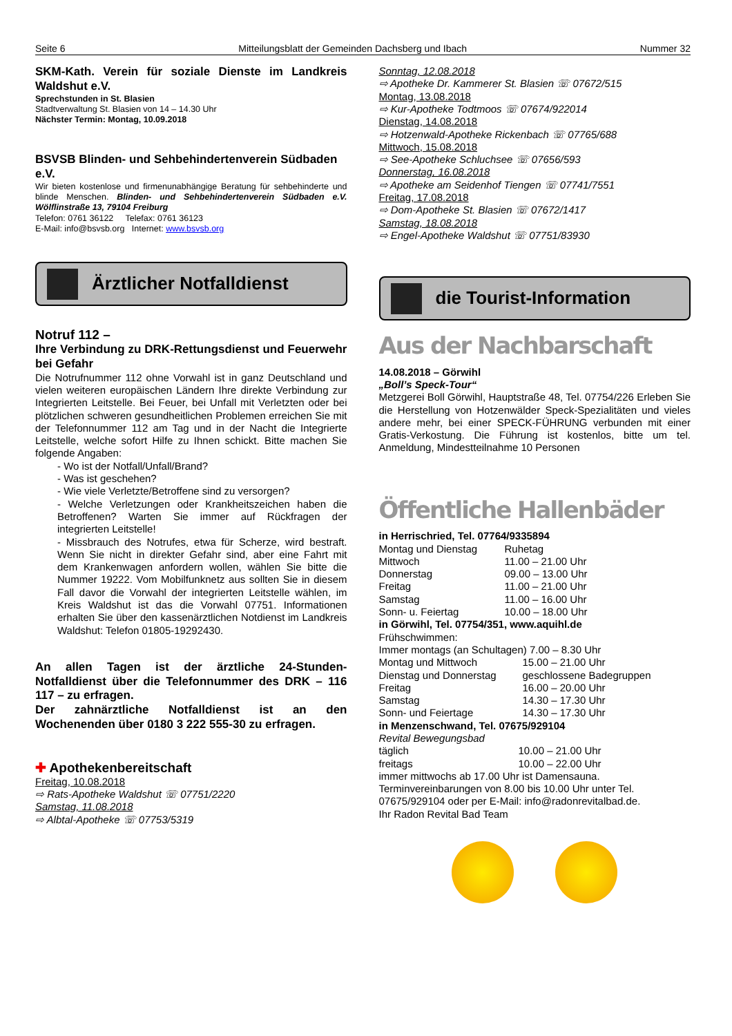Seite 6 Mitteilungsblatt der Gemeinden Dachsberg und Ibach Nummer 32
SKM-Kath. Verein für soziale Dienste im Landkreis Waldshut e.V.
Sprechstunden in St. Blasien
Stadtverwaltung St. Blasien von 14 – 14.30 Uhr
Nächster Termin: Montag, 10.09.2018
BSVSB Blinden- und Sehbehindertenverein Südbaden e.V.
Wir bieten kostenlose und firmenunabhängige Beratung für sehbehinderte und blinde Menschen. Blinden- und Sehbehindertenverein Südbaden e.V. Wölflinstraße 13, 79104 Freiburg
Telefon: 0761 36122 Telefax: 0761 36123
E-Mail: info@bsvsb.org Internet: www.bsvsb.org
Ärztlicher Notfalldienst
Notruf 112 –
Ihre Verbindung zu DRK-Rettungsdienst und Feuerwehr bei Gefahr
Die Notrufnummer 112 ohne Vorwahl ist in ganz Deutschland und vielen weiteren europäischen Ländern Ihre direkte Verbindung zur Integrierten Leitstelle. Bei Feuer, bei Unfall mit Verletzten oder bei plötzlichen schweren gesundheitlichen Problemen erreichen Sie mit der Telefonnummer 112 am Tag und in der Nacht die Integrierte Leitstelle, welche sofort Hilfe zu Ihnen schickt. Bitte machen Sie folgende Angaben:
- Wo ist der Notfall/Unfall/Brand?
- Was ist geschehen?
- Wie viele Verletzte/Betroffene sind zu versorgen?
- Welche Verletzungen oder Krankheitszeichen haben die Betroffenen? Warten Sie immer auf Rückfragen der integrierten Leitstelle!
- Missbrauch des Notrufes, etwa für Scherze, wird bestraft. Wenn Sie nicht in direkter Gefahr sind, aber eine Fahrt mit dem Krankenwagen anfordern wollen, wählen Sie bitte die Nummer 19222. Vom Mobilfunknetz aus sollten Sie in diesem Fall davor die Vorwahl der integrierten Leitstelle wählen, im Kreis Waldshut ist das die Vorwahl 07751. Informationen erhalten Sie über den kassenärztlichen Notdienst im Landkreis Waldshut: Telefon 01805-19292430.
An allen Tagen ist der ärztliche 24-Stunden-Notfalldienst über die Telefonnummer des DRK – 116 117 – zu erfragen.
Der zahnärztliche Notfalldienst ist an den Wochenenden über 0180 3 222 555-30 zu erfragen.
✚ Apothekenbereitschaft
Freitag, 10.08.2018
⇨ Rats-Apotheke Waldshut ☏ 07751/2220
Samstag, 11.08.2018
⇨ Albtal-Apotheke ☏ 07753/5319
Sonntag, 12.08.2018
⇨ Apotheke Dr. Kammerer St. Blasien ☏ 07672/515
Montag, 13.08.2018
⇨ Kur-Apotheke Todtmoos ☏ 07674/922014
Dienstag, 14.08.2018
⇨ Hotzenwald-Apotheke Rickenbach ☏ 07765/688
Mittwoch, 15.08.2018
⇨ See-Apotheke Schluchsee ☏ 07656/593
Donnerstag, 16.08.2018
⇨ Apotheke am Seidenhof Tiengen ☏ 07741/7551
Freitag, 17.08.2018
⇨ Dom-Apotheke St. Blasien ☏ 07672/1417
Samstag, 18.08.2018
⇨ Engel-Apotheke Waldshut ☏ 07751/83930
die Tourist-Information
Aus der Nachbarschaft
14.08.2018 – Görwihl
„Boll’s Speck-Tour“
Metzgerei Boll Görwihl, Hauptstraße 48, Tel. 07754/226 Erleben Sie die Herstellung von Hotzenwälder Speck-Spezialitäten und vieles andere mehr, bei einer SPECK-FÜHRUNG verbunden mit einer Gratis-Verkostung. Die Führung ist kostenlos, bitte um tel. Anmeldung, Mindestteilnahme 10 Personen
Öffentliche Hallenbäder
in Herrischried, Tel. 07764/9335894
Montag und Dienstag Ruhetag
Mittwoch 11.00 – 21.00 Uhr
Donnerstag 09.00 – 13.00 Uhr
Freitag 11.00 – 21.00 Uhr
Samstag 11.00 – 16.00 Uhr
Sonn- u. Feiertag 10.00 – 18.00 Uhr
in Görwihl, Tel. 07754/351, www.aquihl.de
Frühschwimmen:
Immer montags (an Schultagen) 7.00 – 8.30 Uhr
Montag und Mittwoch 15.00 – 21.00 Uhr
Dienstag und Donnerstag geschlossene Badegruppen
Freitag 16.00 – 20.00 Uhr
Samstag 14.30 – 17.30 Uhr
Sonn- und Feiertage 14.30 – 17.30 Uhr
in Menzenschwand, Tel. 07675/929104
Revital Bewegungsbad
täglich 10.00 – 21.00 Uhr
freitags 10.00 – 22.00 Uhr
immer mittwochs ab 17.00 Uhr ist Damensauna.
Terminvereinbarungen von 8.00 bis 10.00 Uhr unter Tel. 07675/929104 oder per E-Mail: info@radonrevitalbad.de.
Ihr Radon Revital Bad Team